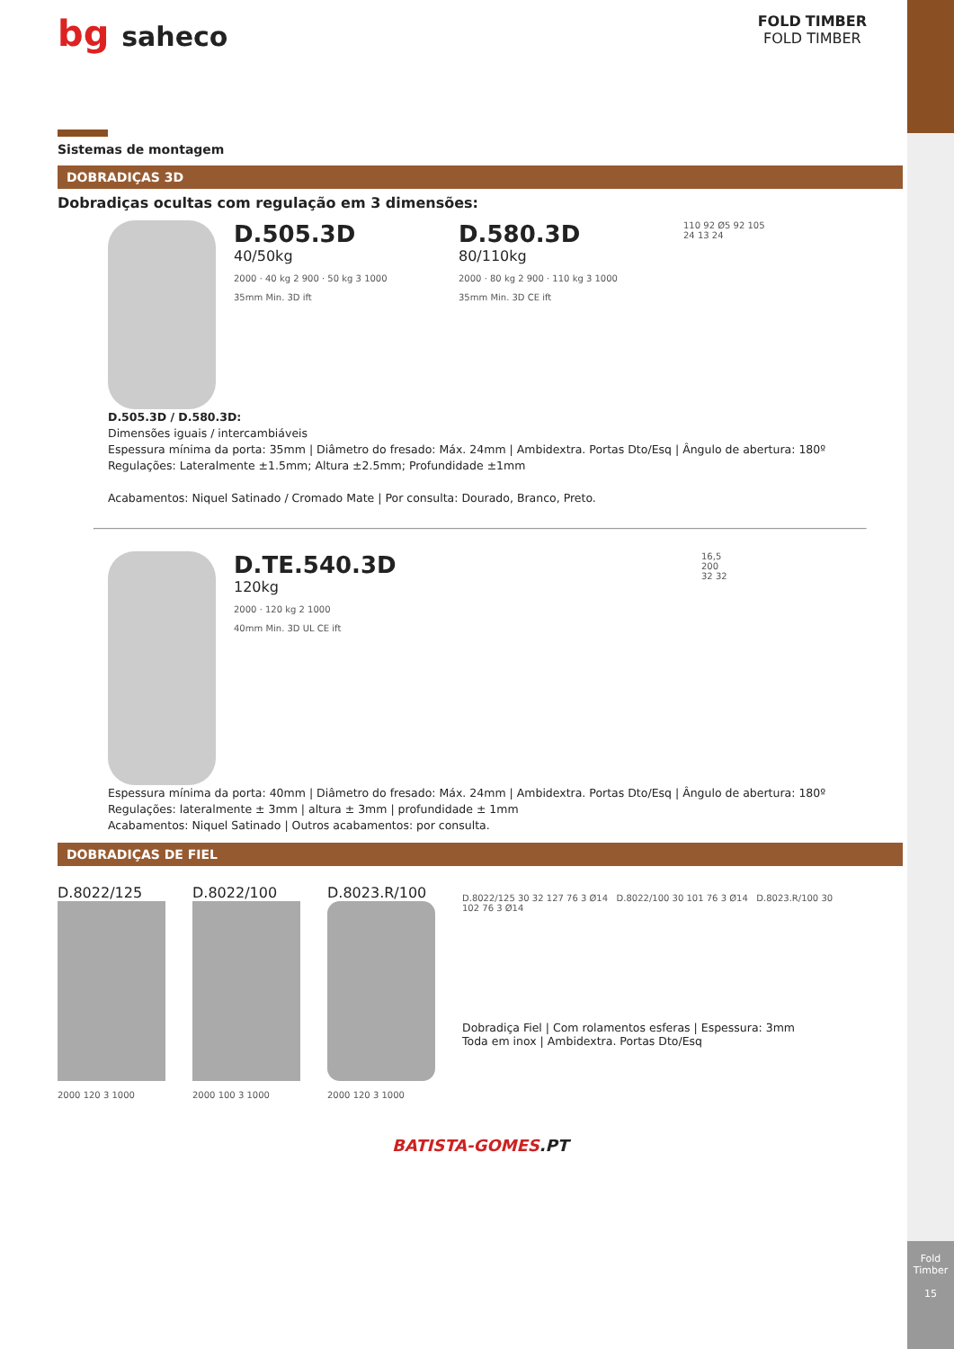Fold Timber
15
bg saheco
FOLD TIMBER
FOLD TIMBER
Sistemas de montagem
DOBRADIÇAS 3D
Dobradiças ocultas com regulação em 3 dimensões:
D.505.3D
40/50kg
2000 · 40 kg 2 900 · 50 kg 3 1000
35mm Min. 3D ift
D.580.3D
80/110kg
2000 · 80 kg 2 900 · 110 kg 3 1000
35mm Min. 3D CE ift
110 92 Ø5 92 105
24 13 24
D.505.3D / D.580.3D:
Dimensões iguais / intercambiáveis
Espessura mínima da porta: 35mm | Diâmetro do fresado: Máx. 24mm | Ambidextra. Portas Dto/Esq | Ângulo de abertura: 180º
Regulações: Lateralmente ±1.5mm; Altura ±2.5mm; Profundidade ±1mm
Acabamentos: Niquel Satinado / Cromado Mate | Por consulta: Dourado, Branco, Preto.
D.TE.540.3D
120kg
2000 · 120 kg 2 1000
40mm Min. 3D UL CE ift
16,5
200
32 32
Espessura mínima da porta: 40mm | Diâmetro do fresado: Máx. 24mm | Ambidextra. Portas Dto/Esq | Ângulo de abertura: 180º
Regulações: lateralmente ± 3mm | altura ± 3mm | profundidade ± 1mm
Acabamentos: Niquel Satinado | Outros acabamentos: por consulta.
DOBRADIÇAS DE FIEL
D.8022/125
2000 120 3 1000
D.8022/100
2000 100 3 1000
D.8023.R/100
2000 120 3 1000
D.8022/125 30 32 127 76 3 Ø14 D.8022/100 30 101 76 3 Ø14 D.8023.R/100 30 102 76 3 Ø14
Dobradiça Fiel | Com rolamentos esferas | Espessura: 3mm
Toda em inox | Ambidextra. Portas Dto/Esq
BATISTA-GOMES.PT